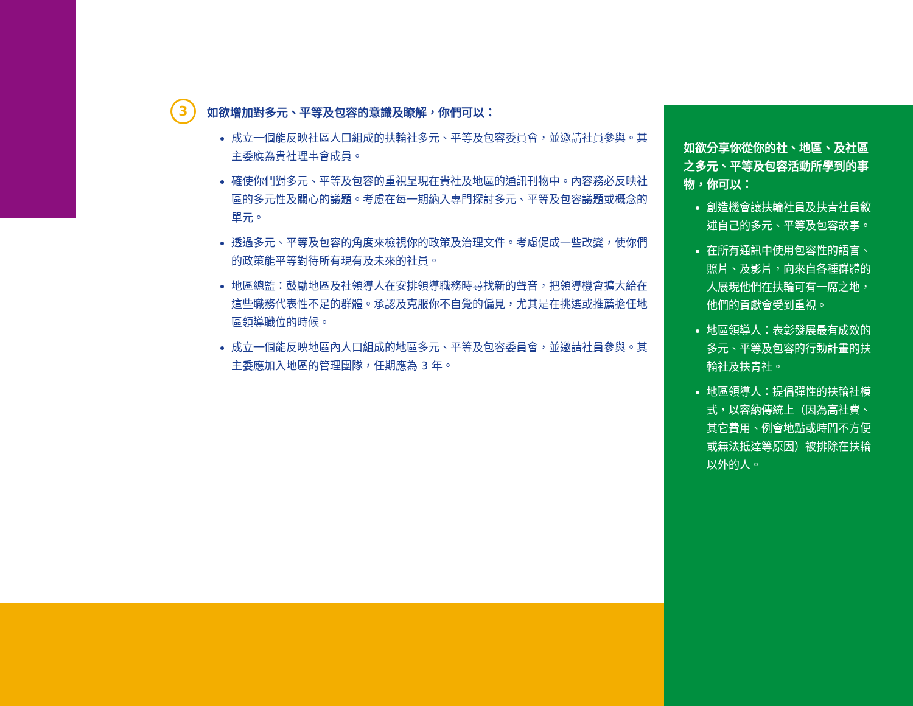3 如欲增加對多元、平等及包容的意識及瞭解，你們可以：
成立一個能反映社區人口組成的扶輪社多元、平等及包容委員會，並邀請社員參與。其主委應為貴社理事會成員。
確使你們對多元、平等及包容的重視呈現在貴社及地區的通訊刊物中。內容務必反映社區的多元性及關心的議題。考慮在每一期納入專門探討多元、平等及包容議題或概念的單元。
透過多元、平等及包容的角度來檢視你的政策及治理文件。考慮促成一些改變，使你們的政策能平等對待所有現有及未來的社員。
地區總監：鼓勵地區及社領導人在安排領導職務時尋找新的聲音，把領導機會擴大給在這些職務代表性不足的群體。承認及克服你不自覺的偏見，尤其是在挑選或推薦擔任地區領導職位的時候。
成立一個能反映地區內人口組成的地區多元、平等及包容委員會，並邀請社員參與。其主委應加入地區的管理團隊，任期應為 3 年。
如欲分享你從你的社、地區、及社區之多元、平等及包容活動所學到的事物，你可以：
創造機會讓扶輪社員及扶青社員敘述自己的多元、平等及包容故事。
在所有通訊中使用包容性的語言、照片、及影片，向來自各種群體的人展現他們在扶輪可有一席之地，他們的貢獻會受到重視。
地區領導人：表彰發展最有成效的多元、平等及包容的行動計畫的扶輪社及扶青社。
地區領導人：提倡彈性的扶輪社模式，以容納傳統上（因為高社費、其它費用、例會地點或時間不方便或無法抵達等原因）被排除在扶輪以外的人。